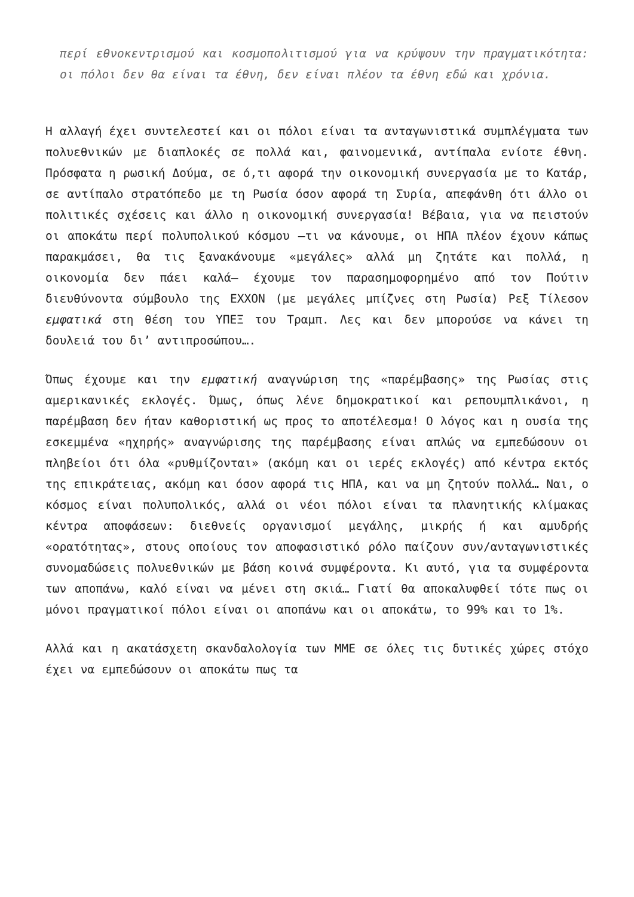περί εθνοκεντρισμού και κοσμοπολιτισμού για να κρύψουν την πραγματικότητα: οι πόλοι δεν θα είναι τα έθνη, δεν είναι πλέον τα έθνη εδώ και χρόνια.
Η αλλαγή έχει συντελεστεί και οι πόλοι είναι τα ανταγωνιστικά συμπλέγματα των πολυεθνικών με διαπλοκές σε πολλά και, φαινομενικά, αντίπαλα ενίοτε έθνη. Πρόσφατα η ρωσική Δούμα, σε ό,τι αφορά την οικονομική συνεργασία με το Κατάρ, σε αντίπαλο στρατόπεδο με τη Ρωσία όσον αφορά τη Συρία, απεφάνθη ότι άλλο οι πολιτικές σχέσεις και άλλο η οικονομική συνεργασία! Βέβαια, για να πειστούν οι αποκάτω περί πολυπολικού κόσμου –τι να κάνουμε, οι ΗΠΑ πλέον έχουν κάπως παρακμάσει, θα τις ξανακάνουμε «μεγάλες» αλλά μη ζητάτε και πολλά, η οικονομία δεν πάει καλά– έχουμε τον παρασημοφορημένο από τον Πούτιν διευθύνοντα σύμβουλο της EXXON (με μεγάλες μπίζνες στη Ρωσία) Ρεξ Τίλεσον εμφατικά στη θέση του ΥΠΕΞ του Τραμπ. Λες και δεν μπορούσε να κάνει τη δουλειά του δι’ αντιπροσώπου….
Όπως έχουμε και την εμφατική αναγνώριση της «παρέμβασης» της Ρωσίας στις αμερικανικές εκλογές. Όμως, όπως λένε δημοκρατικοί και ρεπουμπλικάνοι, η παρέμβαση δεν ήταν καθοριστική ως προς το αποτέλεσμα! Ο λόγος και η ουσία της εσκεμμένα «ηχηρής» αναγνώρισης της παρέμβασης είναι απλώς να εμπεδώσουν οι πληβείοι ότι όλα «ρυθμίζονται» (ακόμη και οι ιερές εκλογές) από κέντρα εκτός της επικράτειας, ακόμη και όσον αφορά τις ΗΠΑ, και να μη ζητούν πολλά… Ναι, ο κόσμος είναι πολυπολικός, αλλά οι νέοι πόλοι είναι τα πλανητικής κλίμακας κέντρα αποφάσεων: διεθνείς οργανισμοί μεγάλης, μικρής ή και αμυδρής «ορατότητας», στους οποίους τον αποφασιστικό ρόλο παίζουν συν/ανταγωνιστικές συνομαδώσεις πολυεθνικών με βάση κοινά συμφέροντα. Κι αυτό, για τα συμφέροντα των αποπάνω, καλό είναι να μένει στη σκιά… Γιατί θα αποκαλυφθεί τότε πως οι μόνοι πραγματικοί πόλοι είναι οι αποπάνω και οι αποκάτω, το 99% και το 1%.
Αλλά και η ακατάσχετη σκανδαλολογία των ΜΜΕ σε όλες τις δυτικές χώρες στόχο έχει να εμπεδώσουν οι αποκάτω πως τα